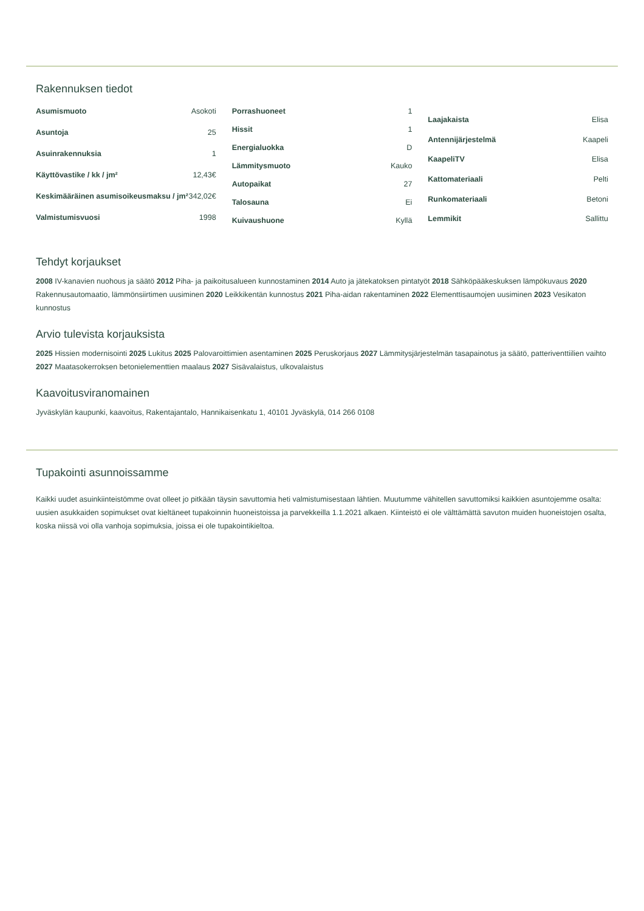Rakennuksen tiedot
| Asumismuoto | Asokoti |
| Asuntoja | 25 |
| Asuinrakennuksia | 1 |
| Käyttövastike / kk / jm² | 12,43€ |
| Keskimääräinen asumisoikeusmaksu / jm² | 342,02€ |
| Valmistumisvuosi | 1998 |
| Porrashuoneet | 1 |
| Hissit | 1 |
| Energialuokka | D |
| Lämmitysmuoto | Kauko |
| Autopaikat | 27 |
| Talosauna | Ei |
| Kuivaushuone | Kyllä |
| Laajakaista | Elisa |
| Antennijärjestelmä | Kaapeli |
| KaapeliTV | Elisa |
| Kattomateriaali | Pelti |
| Runkomateriaali | Betoni |
| Lemmikit | Sallittu |
Tehdyt korjaukset
2008 IV-kanavien nuohous ja säätö 2012 Piha- ja paikoitusalueen kunnostaminen 2014 Auto ja jätekatoksen pintatyöt 2018 Sähköpääkeskuksen lämpökuvaus 2020 Rakennusautomaatio, lämmönsiirtimen uusiminen 2020 Leikkikentän kunnostus 2021 Piha-aidan rakentaminen 2022 Elementtisaumojen uusiminen 2023 Vesikaton kunnostus
Arvio tulevista korjauksista
2025 Hissien modernisointi 2025 Lukitus 2025 Palovaroittimien asentaminen 2025 Peruskorjaus 2027 Lämmitysjärjestelmän tasapainotus ja säätö, patteriventtiilien vaihto 2027 Maatasokerroksen betonielementtien maalaus 2027 Sisävalaistus, ulkovalaistus
Kaavoitusviranomainen
Jyväskylän kaupunki, kaavoitus, Rakentajantalo, Hannikaisenkatu 1, 40101 Jyväskylä, 014 266 0108
Tupakointi asunnoissamme
Kaikki uudet asuinkiinteistömme ovat olleet jo pitkään täysin savuttomia heti valmistumisestaan lähtien. Muutumme vähitellen savuttomiksi kaikkien asuntojemme osalta: uusien asukkaiden sopimukset ovat kieltäneet tupakoinnin huoneistoissa ja parvekkeilla 1.1.2021 alkaen. Kiinteistö ei ole välttämättä savuton muiden huoneistojen osalta, koska niissä voi olla vanhoja sopimuksia, joissa ei ole tupakointikieltoa.